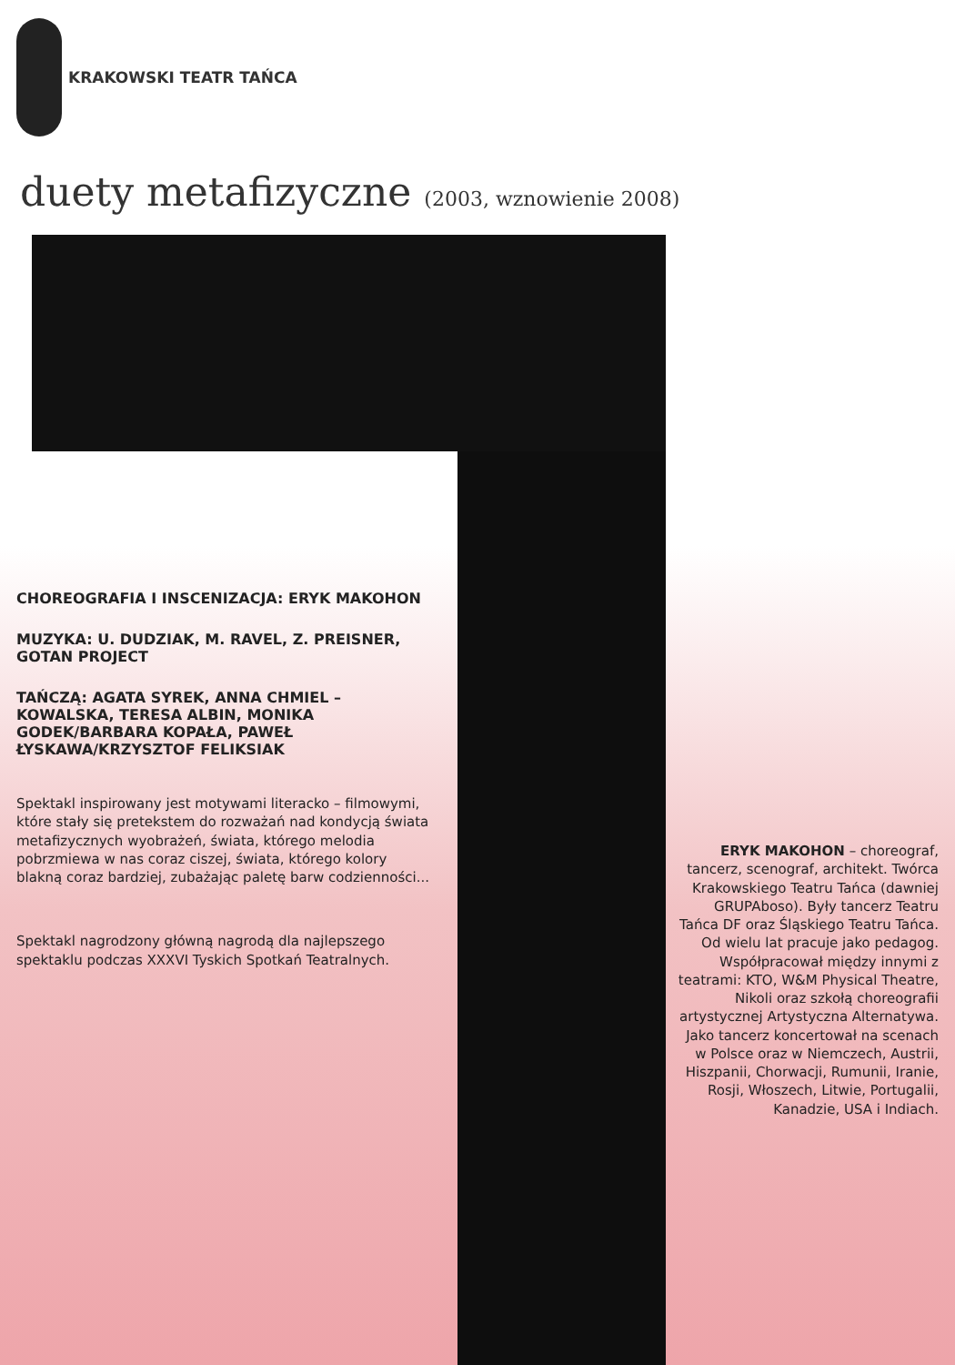KRAKOWSKI TEATR TAŃCA
duety metafizyczne (2003, wznowienie 2008)
CHOREOGRAFIA I INSCENIZACJA: ERYK MAKOHON
MUZYKA: U. DUDZIAK, M. RAVEL, Z. PREISNER, GOTAN PROJECT
TAŃCZĄ: AGATA SYREK, ANNA CHMIEL – KOWALSKA, TERESA ALBIN, MONIKA GODEK/BARBARA KOPAŁA, PAWEŁ ŁYSKAWA/KRZYSZTOF FELIKSIAK
Spektakl inspirowany jest motywami literacko – filmowymi, które stały się pretekstem do rozważań nad kondycją świata metafizycznych wyobrażeń, świata, którego melodia pobrzmiewa w nas coraz ciszej, świata, którego kolory blakną coraz bardziej, zubażając paletę barw codzienności...
Spektakl nagrodzony główną nagrodą dla najlepszego spektaklu podczas XXXVI Tyskich Spotkań Teatralnych.
ERYK MAKOHON – choreograf, tancerz, scenograf, architekt. Twórca Krakowskiego Teatru Tańca (dawniej GRUPAboso). Były tancerz Teatru Tańca DF oraz Śląskiego Teatru Tańca. Od wielu lat pracuje jako pedagog. Współpracował między innymi z teatrami: KTO, W&M Physical Theatre, Nikoli oraz szkołą choreografii artystycznej Artystyczna Alternatywa. Jako tancerz koncertował na scenach w Polsce oraz w Niemczech, Austrii, Hiszpanii, Chorwacji, Rumunii, Iranie, Rosji, Włoszech, Litwie, Portugalii, Kanadzie, USA i Indiach.